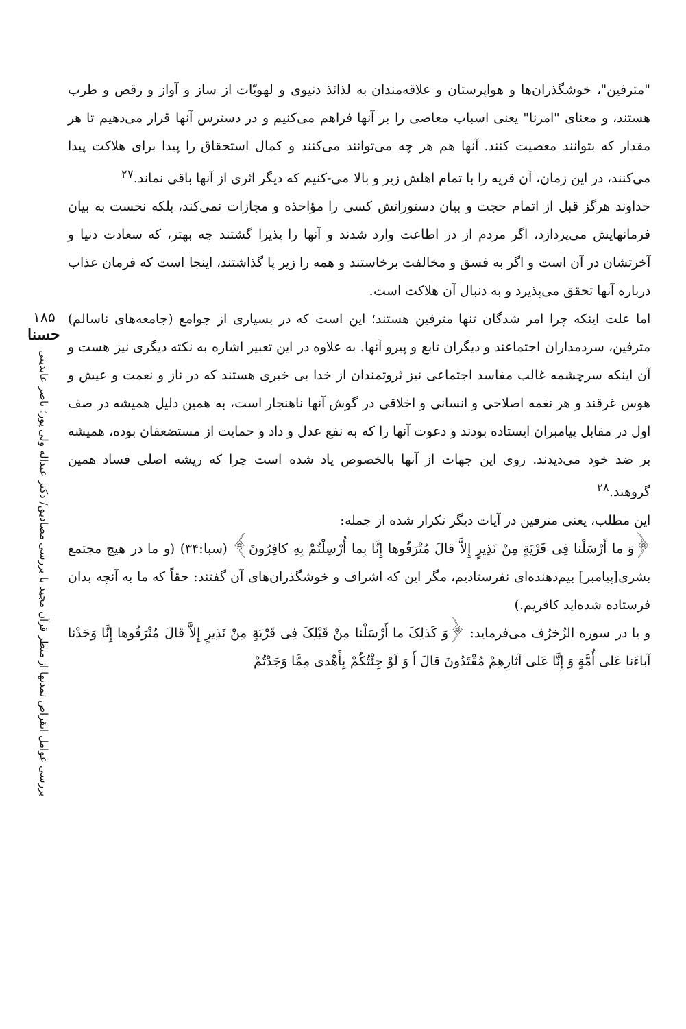"مترفین"، خوشگذران‌ها و هواپرستان و علاقه‌مندان به لذائذ دنیوی و لهویّات از ساز و آواز و رقص و طرب هستند، و معنای "امرنا" یعنی اسباب معاصی را بر آنها فراهم می‌کنیم و در دسترس آنها قرار می‌دهیم تا هر مقدار که بتوانند معصیت کنند. آنها هم هر چه می‌توانند می‌کنند و کمال استحقاق را پیدا برای هلاکت پیدا می‌کنند، در این زمان، آن قریه را با تمام اهلش زیر و بالا می-کنیم که دیگر اثری از آنها باقی نماند.<sup>۲۷</sup>
خداوند هرگز قبل از اتمام حجت و بیان دستوراتش کسی را مؤاخذه و مجازات نمی‌کند، بلکه نخست به بیان فرمانهایش می‌پردازد، اگر مردم از در اطاعت وارد شدند و آنها را پذیرا گشتند چه بهتر، که سعادت دنیا و آخرتشان در آن است و اگر به فسق و مخالفت برخاستند و همه را زیر پا گذاشتند، اینجا است که فرمان عذاب درباره آنها تحقق می‌پذیرد و به دنبال آن هلاکت است.
اما علت اینکه چرا امر شدگان تنها مترفین هستند؛ این است که در بسیاری از جوامع (جامعه‌های ناسالم) مترفین، سردمداران اجتماعند و دیگران تابع و پیرو آنها. به علاوه در این تعبیر اشاره به نکته دیگری نیز هست و آن اینکه سرچشمه غالب مفاسد اجتماعی نیز ثروتمندان از خدا بی خبری هستند که در ناز و نعمت و عیش و هوس غرقند و هر نغمه اصلاحی و انسانی و اخلاقی در گوش آنها ناهنجار است، به همین دلیل همیشه در صف اول در مقابل پیامبران ایستاده بودند و دعوت آنها را که به نفع عدل و داد و حمایت از مستضعفان بوده، همیشه بر ضد خود می‌دیدند. روی این جهات از آنها بالخصوص یاد شده است چرا که ریشه اصلی فساد همین گروهند.<sup>۲۸</sup>
این مطلب، یعنی مترفین در آیات دیگر تکرار شده از جمله:
﴿وَ ما أَرْسَلْنا فِی قَرْیَةٍ مِنْ نَذِیرٍ إِلاَّ قالَ مُتْرَفُوها إِنَّا بِما أُرْسِلْتُمْ بِهِ کافِرُونَ﴾ (سبا:۳۴) (و ما در هیچ مجتمع بشری[پیامبر] بیم‌دهنده‌ای نفرستادیم، مگر این که اشراف و خوشگذران‌های آن گفتند: حقاً که ما به آنچه بدان فرستاده شده‌اید کافریم.)
و یا در سوره الزُخرُف می‌فرماید: ﴿وَ کَذلِکَ ما أَرْسَلْنا مِنْ قَبْلِکَ فِی قَرْیَةٍ مِنْ نَذِیرٍ إِلاَّ قالَ مُتْرَفُوها إِنَّا وَجَدْنا آباءَنا عَلى أُمَّةٍ وَ إِنَّا عَلى آثارِهِمْ مُقْتَدُونَ قالَ أَ وَ لَوْ جِئْتُکُمْ بِأَهْدى مِمَّا وَجَدْتُمْ
۱۸۵
حسنا
بررسی عوامل انقراض تمدنها از منظر قرآن مجید با بررسی مصادیق/ دکتر عبداله ولی پور؛ ناصر عابدینی